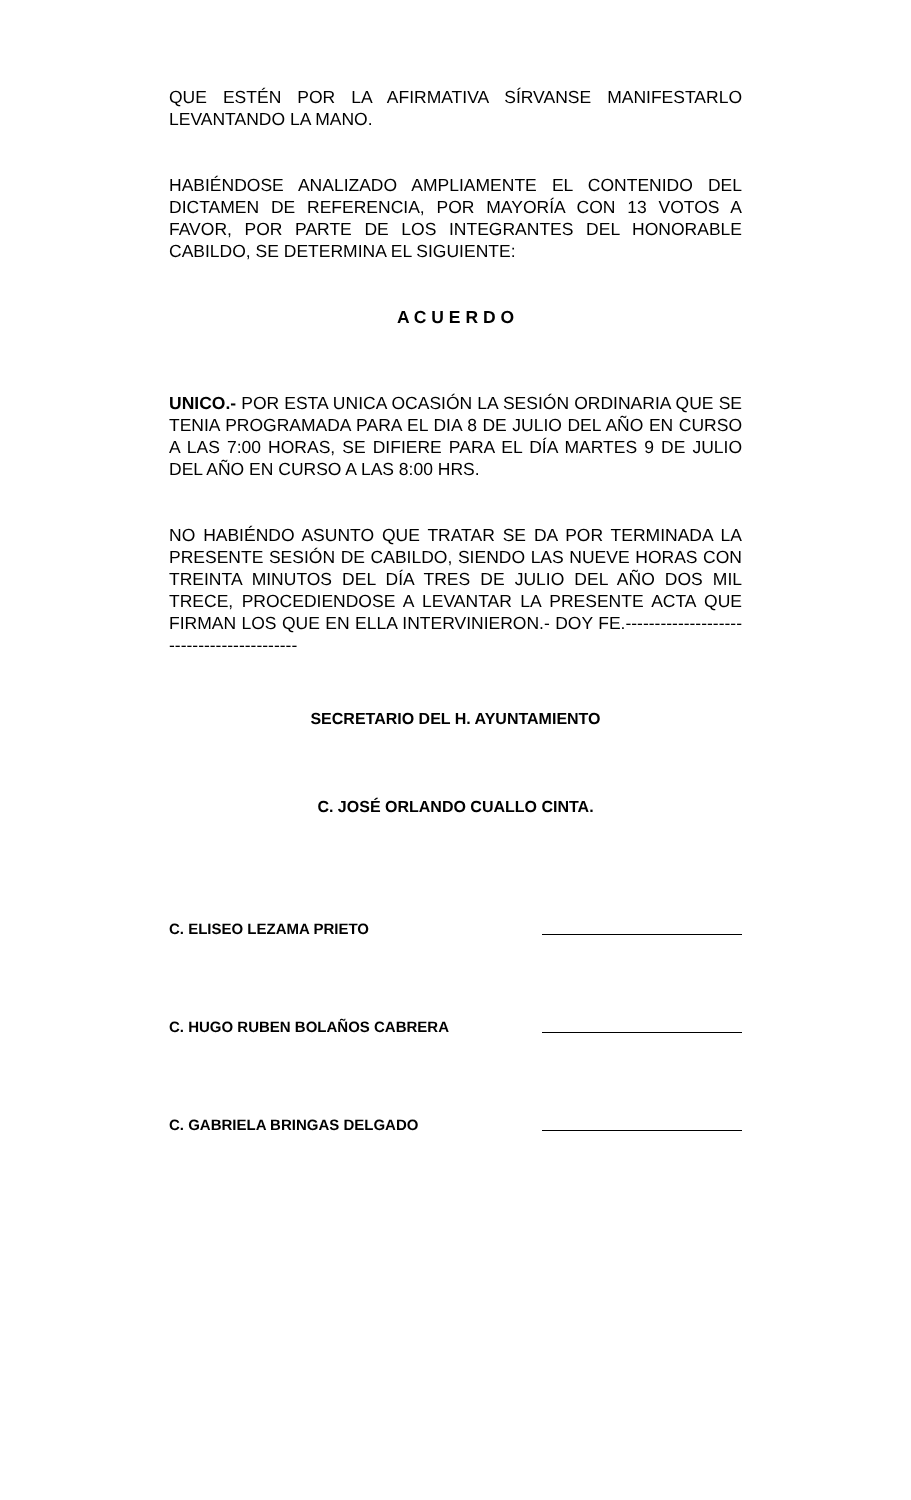QUE ESTÉN POR LA AFIRMATIVA SÍRVANSE MANIFESTARLO LEVANTANDO LA MANO.
HABIÉNDOSE ANALIZADO AMPLIAMENTE EL CONTENIDO DEL DICTAMEN DE REFERENCIA, POR MAYORÍA CON 13 VOTOS A FAVOR, POR PARTE DE LOS INTEGRANTES DEL HONORABLE CABILDO, SE DETERMINA EL SIGUIENTE:
A C U E R D O
UNICO.- POR ESTA UNICA OCASIÓN LA SESIÓN ORDINARIA QUE SE TENIA PROGRAMADA PARA EL DIA 8 DE JULIO DEL AÑO EN CURSO A LAS 7:00 HORAS, SE DIFIERE PARA EL DÍA MARTES 9 DE JULIO DEL AÑO EN CURSO A LAS 8:00 HRS.
NO HABIÉNDO ASUNTO QUE TRATAR SE DA POR TERMINADA LA PRESENTE SESIÓN DE CABILDO, SIENDO LAS NUEVE HORAS CON TREINTA MINUTOS DEL DÍA TRES DE JULIO DEL AÑO DOS MIL TRECE, PROCEDIENDOSE A LEVANTAR LA PRESENTE ACTA QUE FIRMAN LOS QUE EN ELLA INTERVINIERON.- DOY FE.------------------------------------------
SECRETARIO DEL H. AYUNTAMIENTO
C. JOSÉ ORLANDO CUALLO CINTA.
C. ELISEO LEZAMA PRIETO
C. HUGO RUBEN BOLAÑOS CABRERA
C. GABRIELA BRINGAS DELGADO